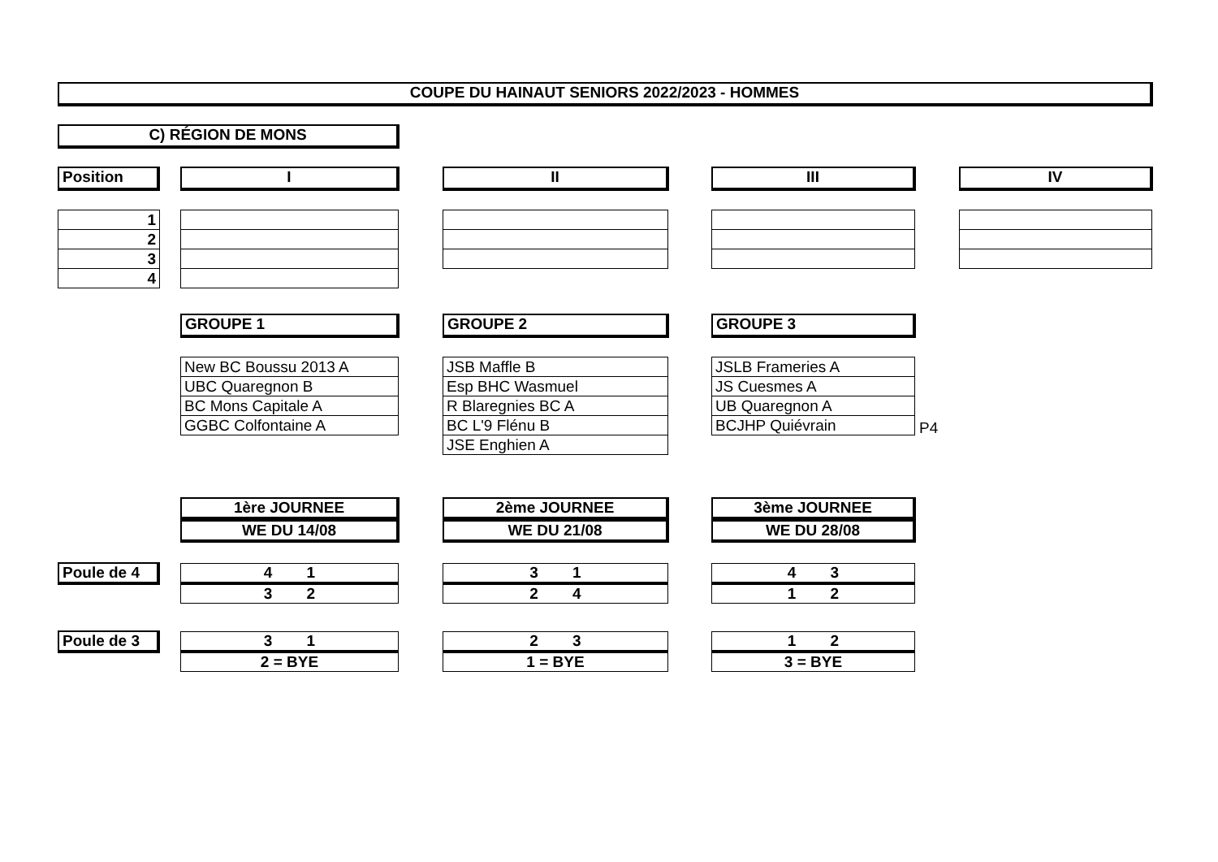COUPE DU HAINAUT SENIORS 2022/2023 - HOMMES
C) RÉGION DE MONS
Position I II III IV
| 1 |
| 2 |
| 3 |
| 4 |
GROUPE 1 GROUPE 2 GROUPE 3
| New BC Boussu 2013 A |
| UBC Quaregnon B |
| BC Mons Capitale A |
| GGBC Colfontaine A |
| JSB Maffle B |
| Esp BHC Wasmuel |
| R Blaregnies BC A |
| BC L'9 Flénu B |
| JSE Enghien A |
| JSLB Frameries A |
| JS Cuesmes A |
| UB Quaregnon A |
| BCJHP Quiévrain |
P4
1ère JOURNEE
WE DU 14/08
2ème JOURNEE
WE DU 21/08
3ème JOURNEE
WE DU 28/08
Poule de 4
Poule de 3
| 4 1 |
| 3 2 |
| 3 1 |
| 2 4 |
| 4 3 |
| 1 2 |
| 3 1 |
| 2 = BYE |
| 2 3 |
| 1 = BYE |
| 1 2 |
| 3 = BYE |